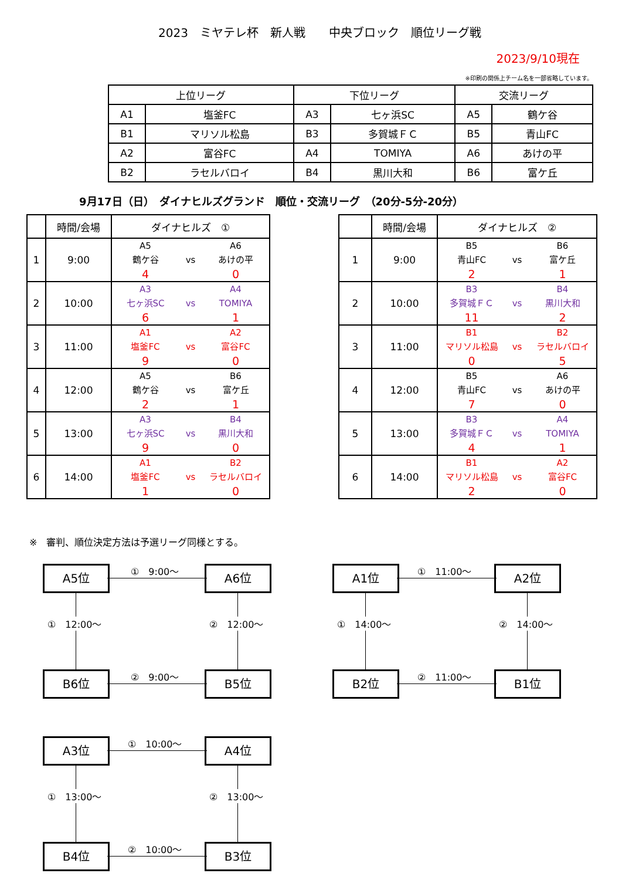2023　ミヤテレ杯　新人戦　　中央ブロック　順位リーグ戦
2023/9/10現在
※印刷の関係上チーム名を一部省略しています。
| 上位リーグ | | 下位リーグ | | 交流リーグ | |
| A1 | 塩釜FC | A3 | 七ヶ浜SC | A5 | 鶴ケ谷 |
| B1 | マリソル松島 | B3 | 多賀城ＦＣ | B5 | 青山FC |
| A2 | 富谷FC | A4 | TOMIYA | A6 | あけの平 |
| B2 | ラセルバロイ | B4 | 黒川大和 | B6 | 富ケ丘 |
9月17日（日）　ダイナヒルズグランド　順位・交流リーグ　（20分-5分-20分）
| | 時間/会場 | ダイナヒルズ ① |
| 1 | 9:00 | A5 鶴ケ谷 vs A6 あけの平 4 0 |
| 2 | 10:00 | A3 七ヶ浜SC vs A4 TOMIYA 6 1 |
| 3 | 11:00 | A1 塩釜FC vs A2 富谷FC 9 0 |
| 4 | 12:00 | A5 鶴ケ谷 vs B6 富ケ丘 2 1 |
| 5 | 13:00 | A3 七ヶ浜SC vs B4 黒川大和 9 0 |
| 6 | 14:00 | A1 塩釜FC vs B2 ラセルバロイ 1 0 |
| | 時間/会場 | ダイナヒルズ ② |
| 1 | 9:00 | B5 青山FC vs B6 富ケ丘 2 1 |
| 2 | 10:00 | B3 多賀城ＦＣ vs B4 黒川大和 11 2 |
| 3 | 11:00 | B1 マリソル松島 vs B2 ラセルバロイ 0 5 |
| 4 | 12:00 | B5 青山FC vs A6 あけの平 7 0 |
| 5 | 13:00 | B3 多賀城ＦＣ vs A4 TOMIYA 4 1 |
| 6 | 14:00 | B1 マリソル松島 vs A2 富谷FC 2 0 |
※　審判、順位決定方法は予選リーグ同様とする。
A5位 ①　9:00～ A6位
①　12:00～ ②　12:00～
B6位 ②　9:00～ B5位
A1位 ①　11:00～ A2位
①　14:00～ ②　14:00～
B2位 ②　11:00～ B1位
A3位 ①　10:00～ A4位
①　13:00～ ②　13:00～
B4位 ②　10:00～ B3位